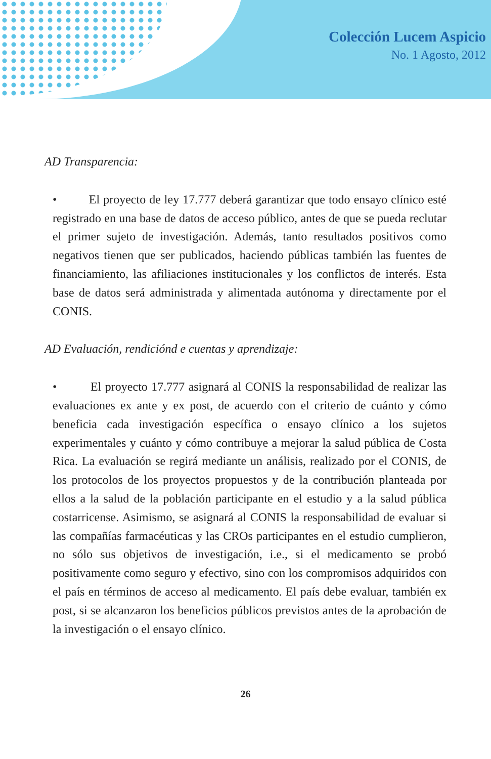Colección Lucem Aspicio
No. 1 Agosto, 2012
AD Transparencia:
• El proyecto de ley 17.777 deberá garantizar que todo ensayo clínico esté registrado en una base de datos de acceso público, antes de que se pueda reclutar el primer sujeto de investigación. Además, tanto resultados positivos como negativos tienen que ser publicados, haciendo públicas también las fuentes de financiamiento, las afiliaciones institucionales y los conflictos de interés. Esta base de datos será administrada y alimentada autónoma y directamente por el CONIS.
AD Evaluación, rendiciónd e cuentas y aprendizaje:
• El proyecto 17.777 asignará al CONIS la responsabilidad de realizar las evaluaciones ex ante y ex post, de acuerdo con el criterio de cuánto y cómo beneficia cada investigación específica o ensayo clínico a los sujetos experimentales y cuánto y cómo contribuye a mejorar la salud pública de Costa Rica. La evaluación se regirá mediante un análisis, realizado por el CONIS, de los protocolos de los proyectos propuestos y de la contribución planteada por ellos a la salud de la población participante en el estudio y a la salud pública costarricense. Asimismo, se asignará al CONIS la responsabilidad de evaluar si las compañías farmacéuticas y las CROs participantes en el estudio cumplieron, no sólo sus objetivos de investigación, i.e., si el medicamento se probó positivamente como seguro y efectivo, sino con los compromisos adquiridos con el país en términos de acceso al medicamento. El país debe evaluar, también ex post, si se alcanzaron los beneficios públicos previstos antes de la aprobación de la investigación o el ensayo clínico.
26